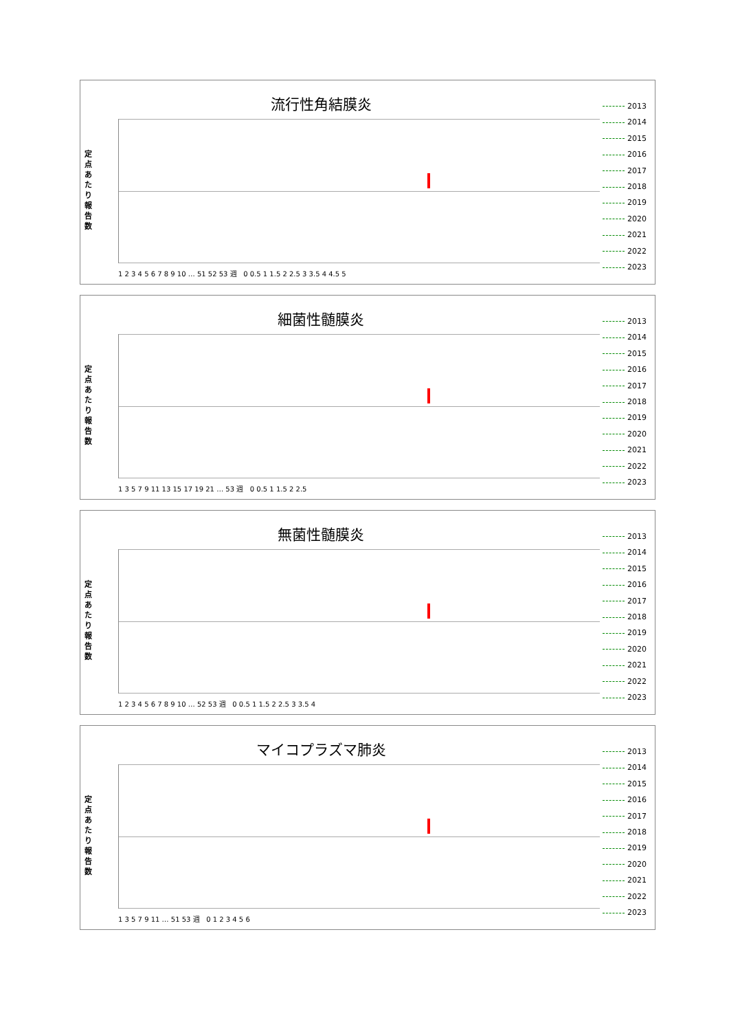流行性角結膜炎
定点あたり報告数
2013
2014
2015
2016
2017
2018
2019
2020
2021
2022
2023
1 2 3 4 5 6 7 8 9 10 … 51 52 53 週 0 0.5 1 1.5 2 2.5 3 3.5 4 4.5 5
細菌性髄膜炎
定点あたり報告数
2013
2014
2015
2016
2017
2018
2019
2020
2021
2022
2023
1 3 5 7 9 11 13 15 17 19 21 … 53 週 0 0.5 1 1.5 2 2.5
無菌性髄膜炎
定点あたり報告数
2013
2014
2015
2016
2017
2018
2019
2020
2021
2022
2023
1 2 3 4 5 6 7 8 9 10 … 52 53 週 0 0.5 1 1.5 2 2.5 3 3.5 4
マイコプラズマ肺炎
定点あたり報告数
2013
2014
2015
2016
2017
2018
2019
2020
2021
2022
2023
1 3 5 7 9 11 … 51 53 週 0 1 2 3 4 5 6